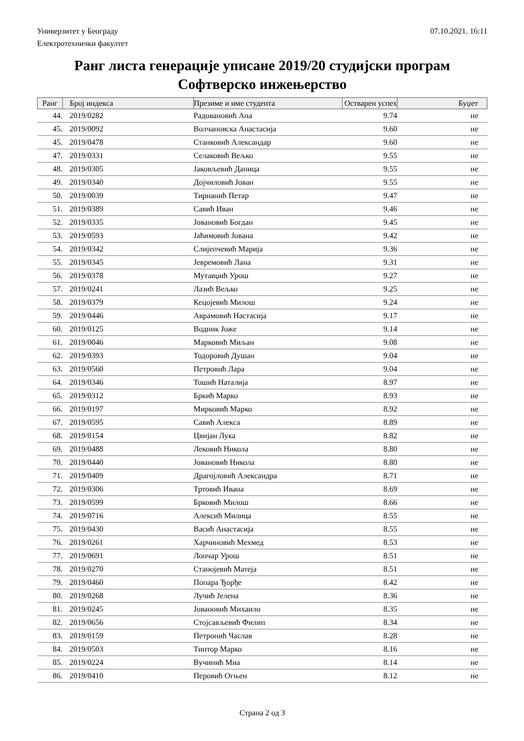Универзитет у Београду
Електротехнички факултет
07.10.2021. 16:11
Ранг листа генерације уписане 2019/20 студијски програм
Софтверско инжењерство
| Ранг | Број индекса | Презиме и име студента | Остварен успех | Буџет |
| --- | --- | --- | --- | --- |
| 44. | 2019/0282 | Радовановић Ана | 9.74 | не |
| 45. | 2019/0092 | Волчановска Анастасија | 9.60 | не |
| 45. | 2019/0478 | Станковић Александар | 9.60 | не |
| 47. | 2019/0331 | Селаковић Вељко | 9.55 | не |
| 48. | 2019/0305 | Јаковљевић Даница | 9.55 | не |
| 49. | 2019/0340 | Дојчиловић Јован | 9.55 | не |
| 50. | 2019/0039 | Тирнанић Петар | 9.47 | не |
| 51. | 2019/0389 | Савић Иван | 9.46 | не |
| 52. | 2019/0335 | Јовановић Богдан | 9.45 | не |
| 53. | 2019/0593 | Јаћимовић Јована | 9.42 | не |
| 54. | 2019/0342 | Слијепчевић Марија | 9.36 | не |
| 55. | 2019/0345 | Јевремовић Лана | 9.31 | не |
| 56. | 2019/0378 | Мутавџић Урош | 9.27 | не |
| 57. | 2019/0241 | Лазић Вељко | 9.25 | не |
| 58. | 2019/0379 | Кецојевић Милош | 9.24 | не |
| 59. | 2019/0446 | Аврамовић Настасија | 9.17 | не |
| 60. | 2019/0125 | Водник Јоже | 9.14 | не |
| 61. | 2019/0046 | Марковић Миљан | 9.08 | не |
| 62. | 2019/0393 | Тодоровић Душан | 9.04 | не |
| 63. | 2019/0560 | Петровић Лара | 9.04 | не |
| 64. | 2019/0346 | Тошић Наталија | 8.97 | не |
| 65. | 2019/0312 | Бркић Марко | 8.93 | не |
| 66. | 2019/0197 | Мирковић Марко | 8.92 | не |
| 67. | 2019/0595 | Савић Алекса | 8.89 | не |
| 68. | 2019/0154 | Цвијан Лука | 8.82 | не |
| 69. | 2019/0488 | Лековић Никола | 8.80 | не |
| 70. | 2019/0440 | Јовановић Никола | 8.80 | не |
| 71. | 2019/0409 | Драгојловић Александра | 8.71 | не |
| 72. | 2019/0306 | Тртовић Ивана | 8.69 | не |
| 73. | 2019/0599 | Брковић Милош | 8.66 | не |
| 74. | 2019/0716 | Алексић Милица | 8.55 | не |
| 75. | 2019/0430 | Васић Анастасија | 8.55 | не |
| 76. | 2019/0261 | Харчиновић Мехмед | 8.53 | не |
| 77. | 2019/0691 | Лончар Урош | 8.51 | не |
| 78. | 2019/0270 | Станојевић Матеја | 8.51 | не |
| 79. | 2019/0460 | Попара Ђорђе | 8.42 | не |
| 80. | 2019/0268 | Лучић Јелена | 8.36 | не |
| 81. | 2019/0245 | Јовановић Михаило | 8.35 | не |
| 82. | 2019/0656 | Стојсављевић Филип | 8.34 | не |
| 83. | 2019/0159 | Петронић Часлав | 8.28 | не |
| 84. | 2019/0503 | Тинтор Марко | 8.16 | не |
| 85. | 2019/0224 | Вучинић Миа | 8.14 | не |
| 86. | 2019/0410 | Перовић Огњен | 8.12 | не |
Страна 2 од 3